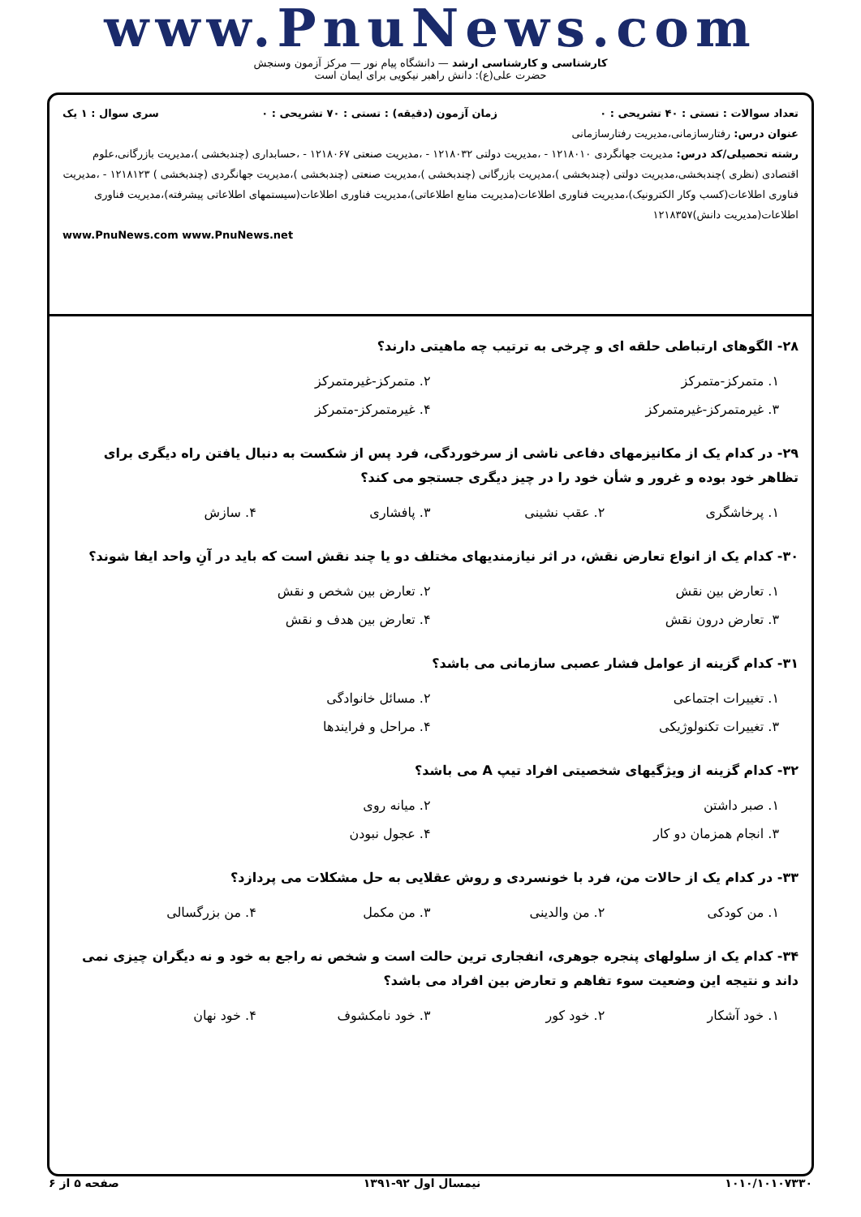www.PnuNews.com
کارشناسی و کارشناسی ارشد — دانشگاه پیام نور — مرکز آزمون وسنجش
حضرت علی(ع): دانش راهبر نیکویی برای ایمان است
تعداد سوالات : تستی : ۴۰ تشریحی : ۰ زمان آزمون (دقیقه) : تستی : ۷۰ تشریحی : ۰ سری سوال : ۱ یک
عنوان درس: رفتارسازمانی،مدیریت رفتارسازمانی
رشته تحصیلی/کد درس: مدیریت جهانگردی ۱۲۱۸۰۱۰ - ،مدیریت دولتی ۱۲۱۸۰۳۲ - ،مدیریت صنعتی ۱۲۱۸۰۶۷ - ،حسابداری (چندبخشی )،مدیریت بازرگانی،علوم اقتصادی (نظری )چندبخشی،مدیریت دولتی (چندبخشی )،مدیریت بازرگانی (چندبخشی )،مدیریت صنعتی (چندبخشی )،مدیریت جهانگردی (چندبخشی ) ۱۲۱۸۱۲۳ - ،مدیریت فناوری اطلاعات(کسب وکار الکترونیک)،مدیریت فناوری اطلاعات(مدیریت منابع اطلاعاتی)،مدیریت فناوری اطلاعات(سیستمهای اطلاعاتی پیشرفته)،مدیریت فناوری اطلاعات(مدیریت دانش)۱۲۱۸۳۵۷
www.PnuNews.com www.PnuNews.net
۲۸- الگوهای ارتباطی حلقه ای و چرخی به ترتیب چه ماهیتی دارند؟
۱. متمرکز-متمرکز
۲. متمرکز-غیرمتمرکز
۳. غیرمتمرکز-غیرمتمرکز
۴. غیرمتمرکز-متمرکز
۲۹- در کدام یک از مکانیزمهای دفاعی ناشی از سرخوردگی، فرد پس از شکست به دنبال یافتن راه دیگری برای تظاهر خود بوده و غرور و شأن خود را در چیز دیگری جستجو می کند؟
۱. پرخاشگری
۲. عقب نشینی
۳. پافشاری
۴. سازش
۳۰- کدام یک از انواع تعارض نقش، در اثر نیازمندیهای مختلف دو یا چند نقش است که باید در آنِ واحد ایفا شوند؟
۱. تعارض بین نقش
۲. تعارض بین شخص و نقش
۳. تعارض درون نقش
۴. تعارض بین هدف و نقش
۳۱- کدام گزینه از عوامل فشار عصبی سازمانی می باشد؟
۱. تغییرات اجتماعی
۲. مسائل خانوادگی
۳. تغییرات تکنولوژیکی
۴. مراحل و فرایندها
۳۲- کدام گزینه از ویژگیهای شخصیتی افراد تیپ A می باشد؟
۱. صبر داشتن
۲. میانه روی
۳. انجام همزمان دو کار
۴. عجول نبودن
۳۳- در کدام یک از حالات من، فرد با خونسردی و روش عقلایی به حل مشکلات می پردازد؟
۱. من کودکی
۲. من والدینی
۳. من مکمل
۴. من بزرگسالی
۳۴- کدام یک از سلولهای پنجره جوهری، انفجاری ترین حالت است و شخص نه راجع به خود و نه دیگران چیزی نمی داند و نتیجه این وضعیت سوء تفاهم و تعارض بین افراد می باشد؟
۱. خود آشکار
۲. خود کور
۳. خود نامکشوف
۴. خود نهان
۱۰۱۰/۱۰۱۰۷۳۳۰ نیمسال اول ۹۲-۱۳۹۱ صفحه ۵ از ۶